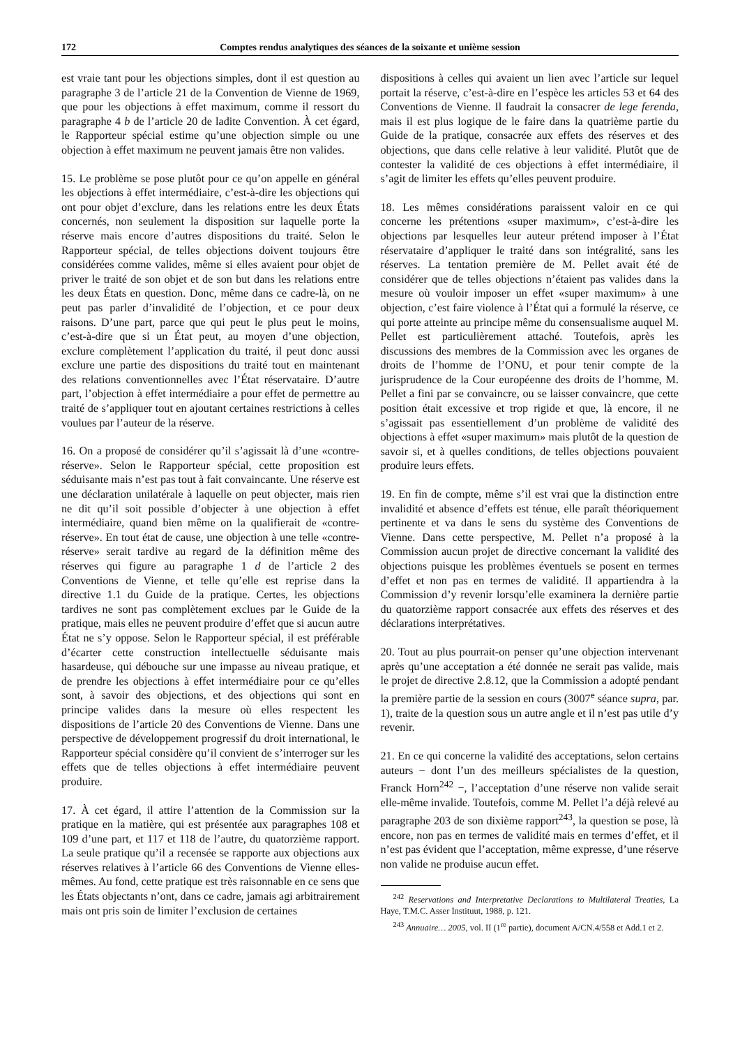172 Comptes rendus analytiques des séances de la soixante et unième session
est vraie tant pour les objections simples, dont il est question au paragraphe 3 de l’article 21 de la Convention de Vienne de 1969, que pour les objections à effet maximum, comme il ressort du paragraphe 4 b de l’article 20 de ladite Convention. À cet égard, le Rapporteur spécial estime qu’une objection simple ou une objection à effet maximum ne peuvent jamais être non valides.
15. Le problème se pose plutôt pour ce qu’on appelle en général les objections à effet intermédiaire, c’est-à-dire les objections qui ont pour objet d’exclure, dans les relations entre les deux États concernés, non seulement la disposition sur laquelle porte la réserve mais encore d’autres dispositions du traité. Selon le Rapporteur spécial, de telles objections doivent toujours être considérées comme valides, même si elles avaient pour objet de priver le traité de son objet et de son but dans les relations entre les deux États en question. Donc, même dans ce cadre-là, on ne peut pas parler d’invalidité de l’objection, et ce pour deux raisons. D’une part, parce que qui peut le plus peut le moins, c’est-à-dire que si un État peut, au moyen d’une objection, exclure complètement l’application du traité, il peut donc aussi exclure une partie des dispositions du traité tout en maintenant des relations conventionnelles avec l’État réservataire. D’autre part, l’objection à effet intermédiaire a pour effet de permettre au traité de s’appliquer tout en ajoutant certaines restrictions à celles voulues par l’auteur de la réserve.
16. On a proposé de considérer qu’il s’agissait là d’une «contre-réserve». Selon le Rapporteur spécial, cette proposition est séduisante mais n’est pas tout à fait convaincante. Une réserve est une déclaration unilatérale à laquelle on peut objecter, mais rien ne dit qu’il soit possible d’objecter à une objection à effet intermédiaire, quand bien même on la qualifierait de «contre-réserve». En tout état de cause, une objection à une telle «contre-réserve» serait tardive au regard de la définition même des réserves qui figure au paragraphe 1 d de l’article 2 des Conventions de Vienne, et telle qu’elle est reprise dans la directive 1.1 du Guide de la pratique. Certes, les objections tardives ne sont pas complètement exclues par le Guide de la pratique, mais elles ne peuvent produire d’effet que si aucun autre État ne s’y oppose. Selon le Rapporteur spécial, il est préférable d’écarter cette construction intellectuelle séduisante mais hasardeuse, qui débouche sur une impasse au niveau pratique, et de prendre les objections à effet intermédiaire pour ce qu’elles sont, à savoir des objections, et des objections qui sont en principe valides dans la mesure où elles respectent les dispositions de l’article 20 des Conventions de Vienne. Dans une perspective de développement progressif du droit international, le Rapporteur spécial considère qu’il convient de s’interroger sur les effets que de telles objections à effet intermédiaire peuvent produire.
17. À cet égard, il attire l’attention de la Commission sur la pratique en la matière, qui est présentée aux paragraphes 108 et 109 d’une part, et 117 et 118 de l’autre, du quatorzième rapport. La seule pratique qu’il a recensée se rapporte aux objections aux réserves relatives à l’article 66 des Conventions de Vienne elles-mêmes. Au fond, cette pratique est très raisonnable en ce sens que les États objectants n’ont, dans ce cadre, jamais agi arbitrairement mais ont pris soin de limiter l’exclusion de certaines
dispositions à celles qui avaient un lien avec l’article sur lequel portait la réserve, c’est-à-dire en l’espèce les articles 53 et 64 des Conventions de Vienne. Il faudrait la consacrer de lege ferenda, mais il est plus logique de le faire dans la quatrième partie du Guide de la pratique, consacrée aux effets des réserves et des objections, que dans celle relative à leur validité. Plutôt que de contester la validité de ces objections à effet intermédiaire, il s’agit de limiter les effets qu’elles peuvent produire.
18. Les mêmes considérations paraissent valoir en ce qui concerne les prétentions «super maximum», c’est-à-dire les objections par lesquelles leur auteur prétend imposer à l’État réservataire d’appliquer le traité dans son intégralité, sans les réserves. La tentation première de M. Pellet avait été de considérer que de telles objections n’étaient pas valides dans la mesure où vouloir imposer un effet «super maximum» à une objection, c’est faire violence à l’État qui a formulé la réserve, ce qui porte atteinte au principe même du consensualisme auquel M. Pellet est particulièrement attaché. Toutefois, après les discussions des membres de la Commission avec les organes de droits de l’homme de l’ONU, et pour tenir compte de la jurisprudence de la Cour européenne des droits de l’homme, M. Pellet a fini par se convaincre, ou se laisser convaincre, que cette position était excessive et trop rigide et que, là encore, il ne s’agissait pas essentiellement d’un problème de validité des objections à effet «super maximum» mais plutôt de la question de savoir si, et à quelles conditions, de telles objections pouvaient produire leurs effets.
19. En fin de compte, même s’il est vrai que la distinction entre invalidité et absence d’effets est ténue, elle paraît théoriquement pertinente et va dans le sens du système des Conventions de Vienne. Dans cette perspective, M. Pellet n’a proposé à la Commission aucun projet de directive concernant la validité des objections puisque les problèmes éventuels se posent en termes d’effet et non pas en termes de validité. Il appartiendra à la Commission d’y revenir lorsqu’elle examinera la dernière partie du quatorzième rapport consacrée aux effets des réserves et des déclarations interprétatives.
20. Tout au plus pourrait-on penser qu’une objection intervenant après qu’une acceptation a été donnée ne serait pas valide, mais le projet de directive 2.8.12, que la Commission a adopté pendant la première partie de la session en cours (3007<sup>e</sup> séance supra, par. 1), traite de la question sous un autre angle et il n’est pas utile d’y revenir.
21. En ce qui concerne la validité des acceptations, selon certains auteurs − dont l’un des meilleurs spécialistes de la question, Franck Horn<sup>242</sup> −, l’acceptation d’une réserve non valide serait elle-même invalide. Toutefois, comme M. Pellet l’a déjà relevé au paragraphe 203 de son dixième rapport<sup>243</sup>, la question se pose, là encore, non pas en termes de validité mais en termes d’effet, et il n’est pas évident que l’acceptation, même expresse, d’une réserve non valide ne produise aucun effet.
<sup>242</sup> Reservations and Interpretative Declarations to Multilateral Treaties, La Haye, T.M.C. Asser Instituut, 1988, p. 121.
<sup>243</sup> Annuaire… 2005, vol. II (1<sup>re</sup> partie), document A/CN.4/558 et Add.1 et 2.